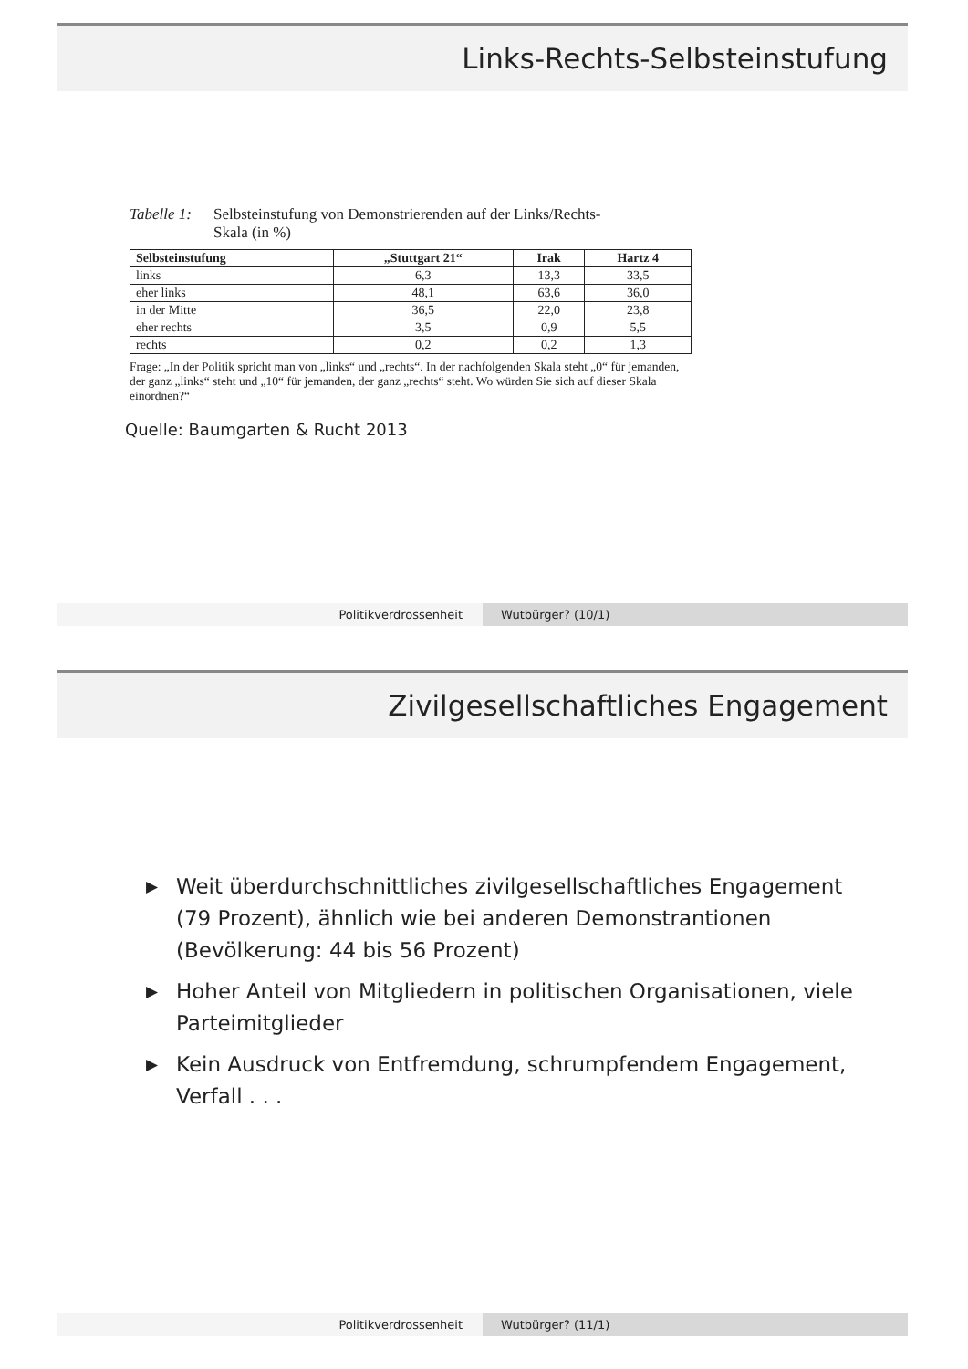Links-Rechts-Selbsteinstufung
Tabelle 1:
Selbsteinstufung von Demonstrierenden auf der Links/Rechts-
Skala (in %)
| Selbsteinstufung | „Stuttgart 21“ | Irak | Hartz 4 |
| --- | --- | --- | --- |
| links | 6,3 | 13,3 | 33,5 |
| eher links | 48,1 | 63,6 | 36,0 |
| in der Mitte | 36,5 | 22,0 | 23,8 |
| eher rechts | 3,5 | 0,9 | 5,5 |
| rechts | 0,2 | 0,2 | 1,3 |
Frage: „In der Politik spricht man von „links“ und „rechts“. In der nachfolgenden Skala steht „0“ für jemanden, der ganz „links“ steht und „10“ für jemanden, der ganz „rechts“ steht. Wo würden Sie sich auf dieser Skala einordnen?“
Quelle: Baumgarten & Rucht 2013
Politikverdrossenheit Wutbürger? (10/1)
Zivilgesellschaftliches Engagement
▶ Weit überdurchschnittliches zivilgesellschaftliches Engagement (79 Prozent), ähnlich wie bei anderen Demonstrantionen (Bevölkerung: 44 bis 56 Prozent)
▶ Hoher Anteil von Mitgliedern in politischen Organisationen, viele Parteimitglieder
▶ Kein Ausdruck von Entfremdung, schrumpfendem Engagement, Verfall . . .
Politikverdrossenheit Wutbürger? (11/1)